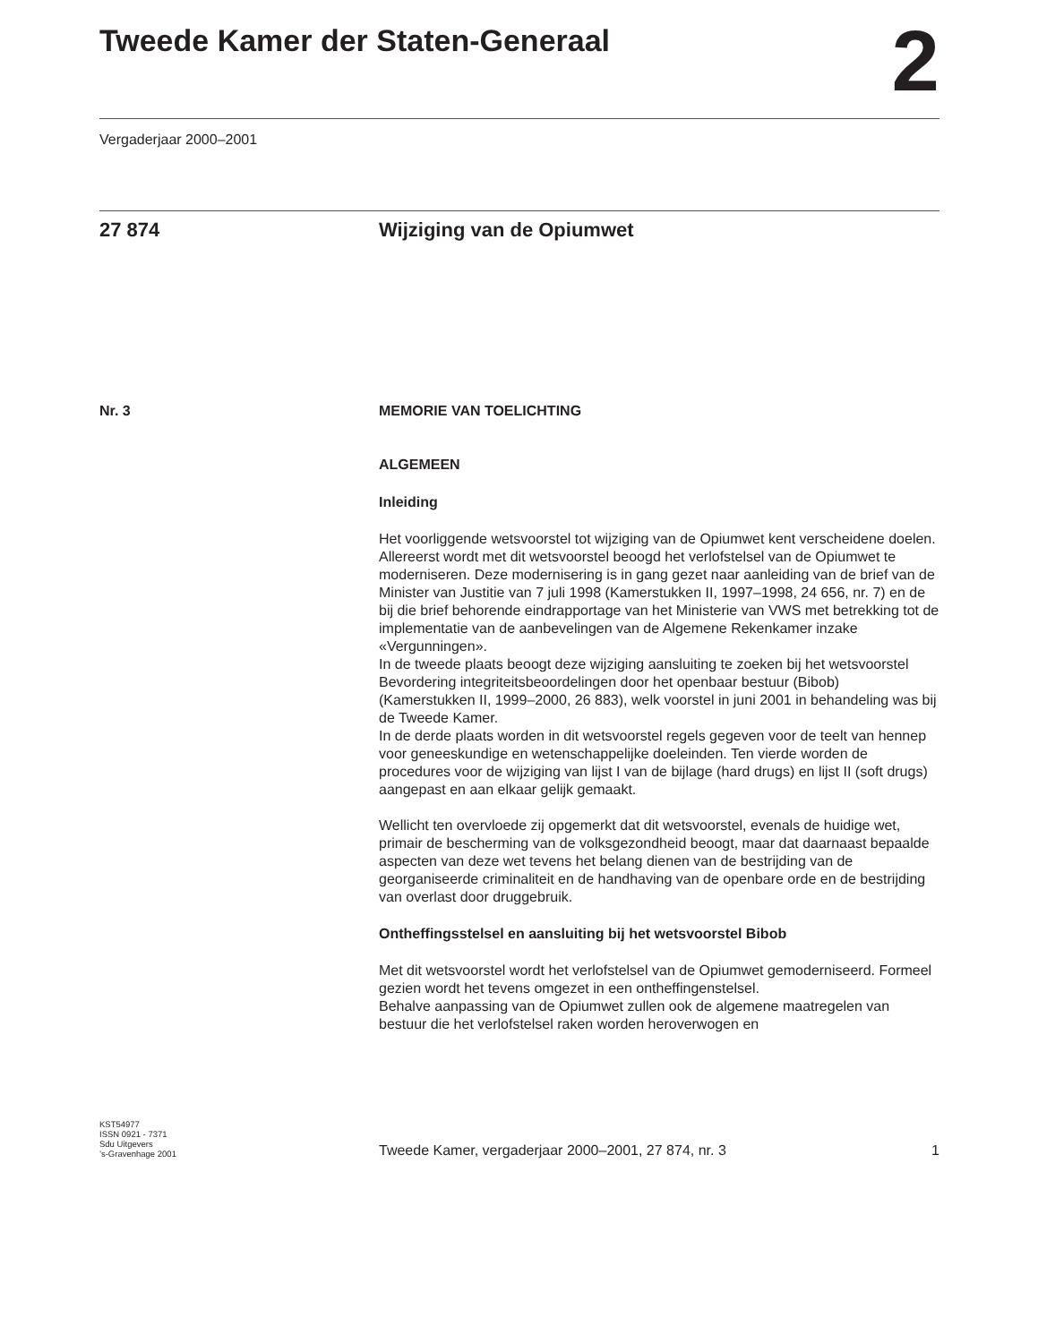Tweede Kamer der Staten-Generaal
2
Vergaderjaar 2000–2001
27 874 Wijziging van de Opiumwet
Nr. 3 MEMORIE VAN TOELICHTING
ALGEMEEN
Inleiding
Het voorliggende wetsvoorstel tot wijziging van de Opiumwet kent verscheidene doelen.
Allereerst wordt met dit wetsvoorstel beoogd het verlofstelsel van de Opiumwet te moderniseren. Deze modernisering is in gang gezet naar aanleiding van de brief van de Minister van Justitie van 7 juli 1998 (Kamerstukken II, 1997–1998, 24 656, nr. 7) en de bij die brief behorende eindrapportage van het Ministerie van VWS met betrekking tot de implementatie van de aanbevelingen van de Algemene Rekenkamer inzake «Vergunningen».
In de tweede plaats beoogt deze wijziging aansluiting te zoeken bij het wetsvoorstel Bevordering integriteitsbeoordelingen door het openbaar bestuur (Bibob) (Kamerstukken II, 1999–2000, 26 883), welk voorstel in juni 2001 in behandeling was bij de Tweede Kamer.
In de derde plaats worden in dit wetsvoorstel regels gegeven voor de teelt van hennep voor geneeskundige en wetenschappelijke doeleinden. Ten vierde worden de procedures voor de wijziging van lijst I van de bijlage (hard drugs) en lijst II (soft drugs) aangepast en aan elkaar gelijk gemaakt.
Wellicht ten overvloede zij opgemerkt dat dit wetsvoorstel, evenals de huidige wet, primair de bescherming van de volksgezondheid beoogt, maar dat daarnaast bepaalde aspecten van deze wet tevens het belang dienen van de bestrijding van de georganiseerde criminaliteit en de handhaving van de openbare orde en de bestrijding van overlast door druggebruik.
Ontheffingsstelsel en aansluiting bij het wetsvoorstel Bibob
Met dit wetsvoorstel wordt het verlofstelsel van de Opiumwet gemoderniseerd. Formeel gezien wordt het tevens omgezet in een ontheffingenstelsel.
Behalve aanpassing van de Opiumwet zullen ook de algemene maatregelen van bestuur die het verlofstelsel raken worden heroverwogen en
KST54977
ISSN 0921 - 7371
Sdu Uitgevers
’s-Gravenhage 2001
Tweede Kamer, vergaderjaar 2000–2001, 27 874, nr. 3 1